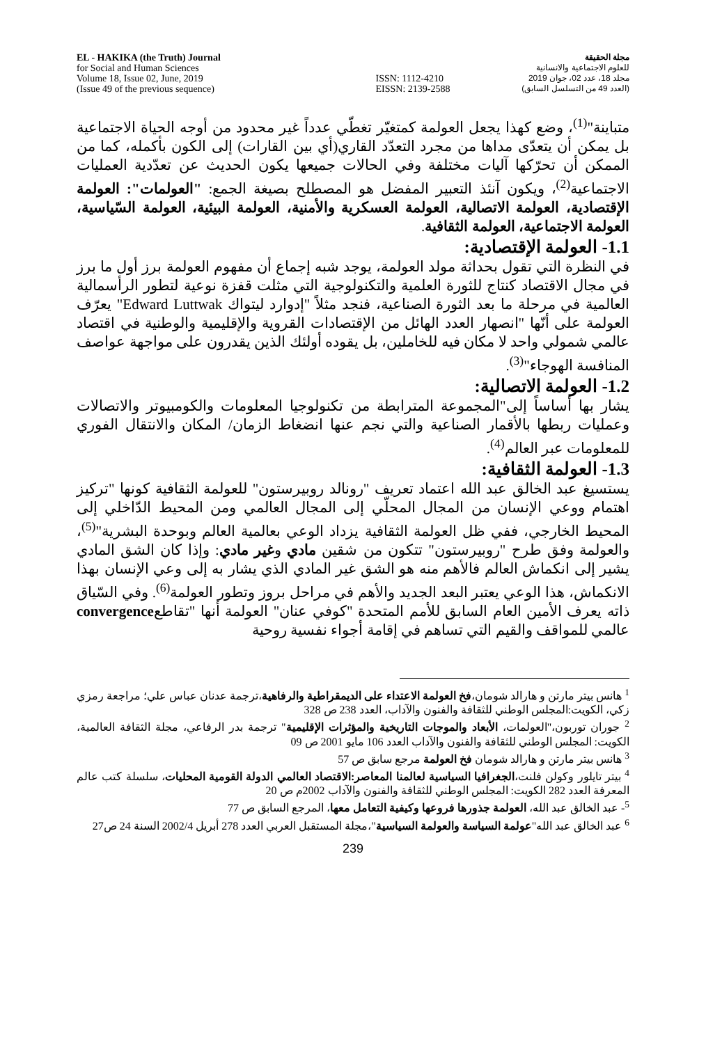EL - HAKIKA (the Truth) Journal
for Social and Human Sciences
Volume 18, Issue 02, June, 2019
(Issue 49 of the previous sequence)
ISSN: 1112-4210
EISSN: 2139-2588
مجلة الحقيقة
للعلوم الاجتماعية والانسانية
مجلد 18، عدد 02، جوان 2019
(العدد 49 من التسلسل السابق)
متباينة"<sup>(1)</sup>، وضع كهذا يجعل العولمة كمتغيّر تغطّي عدداً غير محدود من أوجه الحياة الاجتماعية بل يمكن أن يتعدّى مداها من مجرد التعدّد القاري(أي بين القارات) إلى الكون بأكمله، كما من الممكن أن تحرّكها آليات مختلفة وفي الحالات جميعها يكون الحديث عن تعدّدية العمليات الاجتماعية<sup>(2)</sup>، ويكون آنئذ التعبير المفضل هو المصطلح بصيغة الجمع: "العولمات": العولمة الإقتصادية، العولمة الاتصالية، العولمة العسكرية والأمنية، العولمة البيئية، العولمة السّياسية، العولمة الاجتماعية، العولمة الثقافية.
1.1- العولمة الإقتصادية:
في النظرة التي تقول بحداثة مولد العولمة، يوجد شبه إجماع أن مفهوم العولمة برز أول ما برز في مجال الاقتصاد كنتاج للثورة العلمية والتكنولوجية التي مثلت قفزة نوعية لتطور الرأسمالية العالمية في مرحلة ما بعد الثورة الصناعية، فنجد مثلاً "إدوارد ليتواك Edward Luttwak" يعرّف العولمة على أنّها "انصهار العدد الهائل من الإقتصادات القروية والإقليمية والوطنية في اقتصاد عالمي شمولي واحد لا مكان فيه للخاملين، بل يقوده أولئك الذين يقدرون على مواجهة عواصف المنافسة الهوجاء"<sup>(3)</sup>.
1.2- العولمة الاتصالية:
يشار بها أساساً إلى"المجموعة المترابطة من تكنولوجيا المعلومات والكومبيوتر والاتصالات وعمليات ربطها بالأقمار الصناعية والتي نجم عنها انضغاط الزمان/ المكان والانتقال الفوري للمعلومات عبر العالم<sup>(4)</sup>.
1.3- العولمة الثقافية:
يستسيغ عبد الخالق عبد الله اعتماد تعريف "رونالد روبيرستون" للعولمة الثقافية كونها "تركيز اهتمام ووعي الإنسان من المجال المحلّي إلى المجال العالمي ومن المحيط الدّاخلي إلى المحيط الخارجي، ففي ظل العولمة الثقافية يزداد الوعي بعالمية العالم وبوحدة البشرية"<sup>(5)</sup>، والعولمة وفق طرح "روبيرستون" تتكون من شقين مادي وغير مادي: وإذا كان الشق المادي يشير إلى انكماش العالم فالأهم منه هو الشق غير المادي الذي يشار به إلى وعي الإنسان بهذا الانكماش، هذا الوعي يعتبر البعد الجديد والأهم في مراحل بروز وتطور العولمة<sup>(6)</sup>. وفي السّياق ذاته يعرف الأمين العام السابق للأمم المتحدة "كوفي عنان" العولمة أنها "تقاطعconvergence عالمي للمواقف والقيم التي تساهم في إقامة أجواء نفسية روحية
<sup>1</sup> هانس بيتر مارتن و هارالد شومان،فخ العولمة الاعتداء على الديمقراطية والرفاهية،ترجمة عدنان عباس علي؛ مراجعة رمزي زكي، الكويت:المجلس الوطني للثقافة والفنون والآداب، العدد 238 ص 328
<sup>2</sup> جوران توربون،"العولمات، الأبعاد والموجات التاريخية والمؤثرات الإقليمية" ترجمة بدر الرفاعي، مجلة الثقافة العالمية، الكويت: المجلس الوطني للثقافة والفنون والآداب العدد 106 مايو 2001 ص 09
<sup>3</sup> هانس بيتر مارتن و هارالد شومان فخ العولمة مرجع سابق ص 57
<sup>4</sup> بيتر تايلور وكولن فلنت،الجغرافيا السياسية لعالمنا المعاصر:الاقتصاد العالمي الدولة القومية المحليات، سلسلة كتب عالم المعرفة العدد 282 الكويت: المجلس الوطني للثقافة والفنون والآداب 2002م ص 20
<sup>5</sup>- عبد الخالق عبد الله، العولمة جذورها فروعها وكيفية التعامل معها، المرجع السابق ص 77
<sup>6</sup> عبد الخالق عبد الله"عولمة السياسة والعولمة السياسية"،مجلة المستقبل العربي العدد 278 أبريل 2002/4 السنة 24 ص27
239